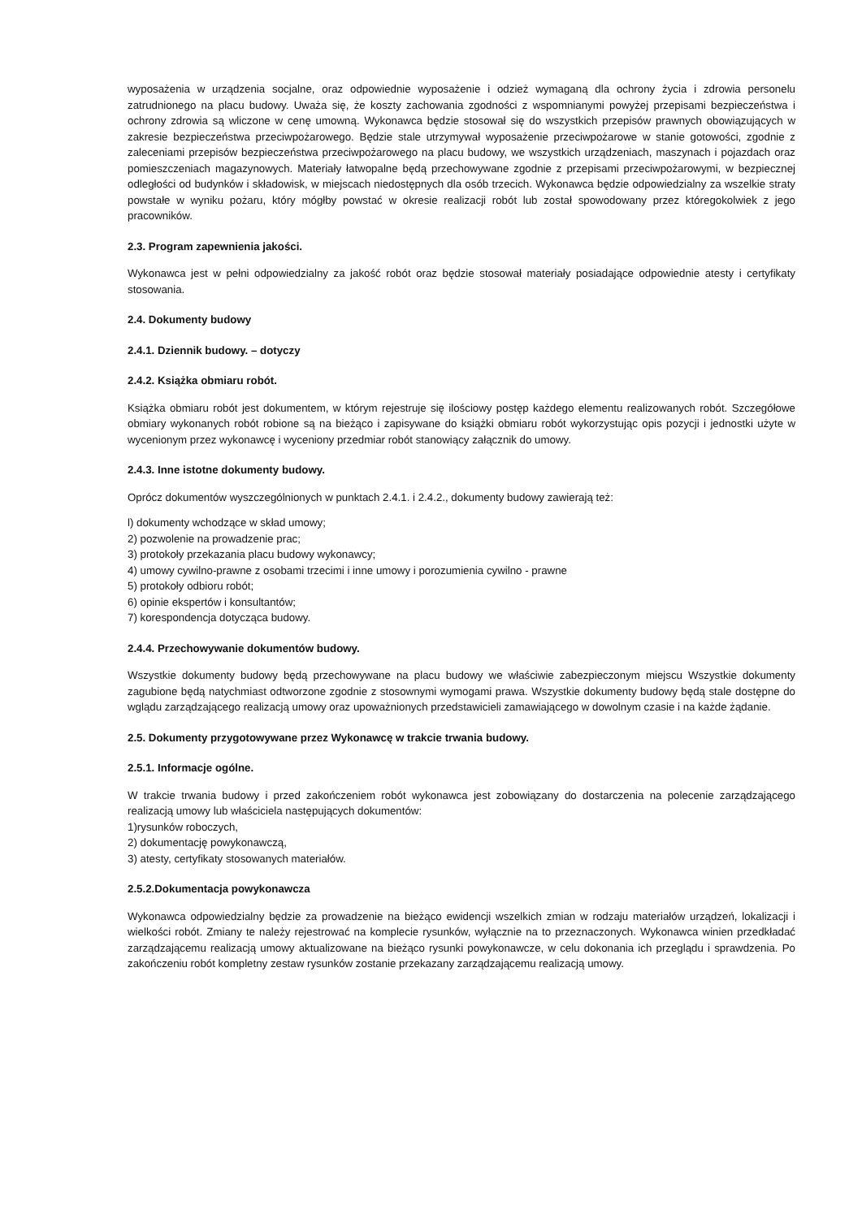wyposażenia w urządzenia socjalne, oraz odpowiednie wyposażenie i odzież wymaganą dla ochrony życia i zdrowia personelu zatrudnionego na placu budowy. Uważa się, że koszty zachowania zgodności z wspomnianymi powyżej przepisami bezpieczeństwa i ochrony zdrowia są wliczone w cenę umowną. Wykonawca będzie stosował się do wszystkich przepisów prawnych obowiązujących w zakresie bezpieczeństwa przeciwpożarowego. Będzie stale utrzymywał wyposażenie przeciwpożarowe w stanie gotowości, zgodnie z zaleceniami przepisów bezpieczeństwa przeciwpożarowego na placu budowy, we wszystkich urządzeniach, maszynach i pojazdach oraz pomieszczeniach magazynowych. Materiały łatwopalne będą przechowywane zgodnie z przepisami przeciwpożarowymi, w bezpiecznej odległości od budynków i składowisk, w miejscach niedostępnych dla osób trzecich. Wykonawca będzie odpowiedzialny za wszelkie straty powstałe w wyniku pożaru, który mógłby powstać w okresie realizacji robót lub został spowodowany przez któregokolwiek z jego pracowników.
2.3. Program zapewnienia jakości.
Wykonawca jest w pełni odpowiedzialny za jakość robót oraz będzie stosował materiały posiadające odpowiednie atesty i certyfikaty stosowania.
2.4. Dokumenty budowy
2.4.1. Dziennik budowy. – dotyczy
2.4.2. Książka obmiaru robót.
Książka obmiaru robót jest dokumentem, w którym rejestruje się ilościowy postęp każdego elementu realizowanych robót. Szczegółowe obmiary wykonanych robót robione są na bieżąco i zapisywane do książki obmiaru robót wykorzystując opis pozycji i jednostki użyte w wycenionym przez wykonawcę i wyceniony przedmiar robót stanowiący załącznik do umowy.
2.4.3. Inne istotne dokumenty budowy.
Oprócz dokumentów wyszczególnionych w punktach 2.4.1. i 2.4.2., dokumenty budowy zawierają też:
l) dokumenty wchodzące w skład umowy;
2) pozwolenie na prowadzenie prac;
3) protokoły przekazania placu budowy wykonawcy;
4) umowy cywilno-prawne z osobami trzecimi i inne umowy i porozumienia cywilno - prawne
5) protokoły odbioru robót;
6) opinie ekspertów i konsultantów;
7) korespondencja dotycząca budowy.
2.4.4. Przechowywanie dokumentów budowy.
Wszystkie dokumenty budowy będą przechowywane na placu budowy we właściwie zabezpieczonym miejscu Wszystkie dokumenty zagubione będą natychmiast odtworzone zgodnie z stosownymi wymogami prawa. Wszystkie dokumenty budowy będą stale dostępne do wglądu zarządzającego realizacją umowy oraz upoważnionych przedstawicieli zamawiającego w dowolnym czasie i na każde żądanie.
2.5. Dokumenty przygotowywane przez Wykonawcę w trakcie trwania budowy.
2.5.1. Informacje ogólne.
W trakcie trwania budowy i przed zakończeniem robót wykonawca jest zobowiązany do dostarczenia na polecenie zarządzającego realizacją umowy lub właściciela następujących dokumentów:
1)rysunków roboczych,
2) dokumentację powykonawczą,
3) atesty, certyfikaty stosowanych materiałów.
2.5.2.Dokumentacja powykonawcza
Wykonawca odpowiedzialny będzie za prowadzenie na bieżąco ewidencji wszelkich zmian w rodzaju materiałów urządzeń, lokalizacji i wielkości robót. Zmiany te należy rejestrować na komplecie rysunków, wyłącznie na to przeznaczonych. Wykonawca winien przedkładać zarządzającemu realizacją umowy aktualizowane na bieżąco rysunki powykonawcze, w celu dokonania ich przeglądu i sprawdzenia. Po zakończeniu robót kompletny zestaw rysunków zostanie przekazany zarządzającemu realizacją umowy.